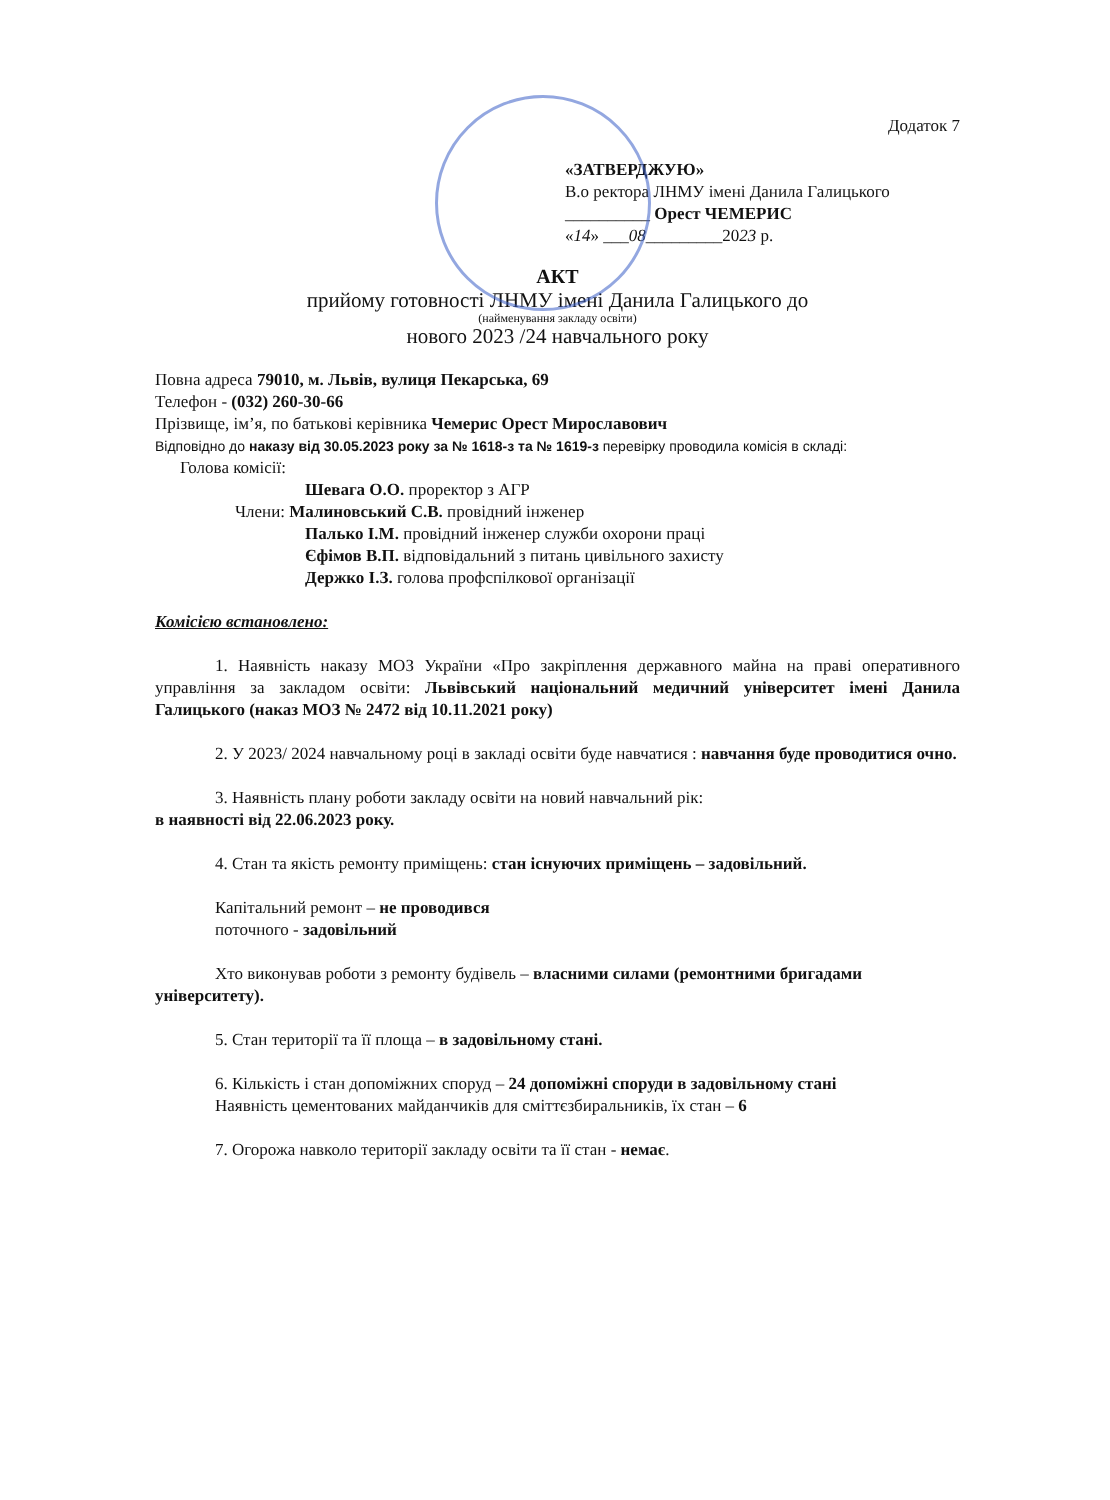Додаток 7
«ЗАТВЕРДЖУЮ»
В.о ректора ЛНМУ імені Данила Галицького
__________ Орест ЧЕМЕРИС
«14» ___08_________2023 р.
АКТ
прийому готовності ЛНМУ імені Данила Галицького до
(найменування закладу освіти)
нового 2023 /24 навчального року
Повна адреса 79010, м. Львів, вулиця Пекарська, 69
Телефон - (032) 260-30-66
Прізвище, ім’я, по батькові керівника Чемерис Орест Мирославович
Відповідно до наказу від 30.05.2023 року за № 1618-з та № 1619-з перевірку проводила комісія в складі:
Голова комісії:
Шевага О.О. проректор з АГР
Члени: Малиновський С.В. провідний інженер
Палько І.М. провідний інженер служби охорони праці
Єфімов В.П. відповідальний з питань цивільного захисту
Держко І.З. голова профспілкової організації
Комісією встановлено:
1. Наявність наказу МОЗ України «Про закріплення державного майна на праві оперативного управління за закладом освіти: Львівський національний медичний університет імені Данила Галицького (наказ МОЗ № 2472 від 10.11.2021 року)
2. У 2023/ 2024 навчальному році в закладі освіти буде навчатися : навчання буде проводитися очно.
3. Наявність плану роботи закладу освіти на новий навчальний рік:
в наявності від 22.06.2023 року.
4. Стан та якість ремонту приміщень: стан існуючих приміщень – задовільний.
Капітальний ремонт – не проводився
поточного - задовільний
Хто виконував роботи з ремонту будівель – власними силами (ремонтними бригадами університету).
5. Стан території та її площа – в задовільному стані.
6. Кількість і стан допоміжних споруд – 24 допоміжні споруди в задовільному стані
Наявність цементованих майданчиків для сміттєзбиральників, їх стан – 6
7. Огорожа навколо території закладу освіти та її стан - немає.